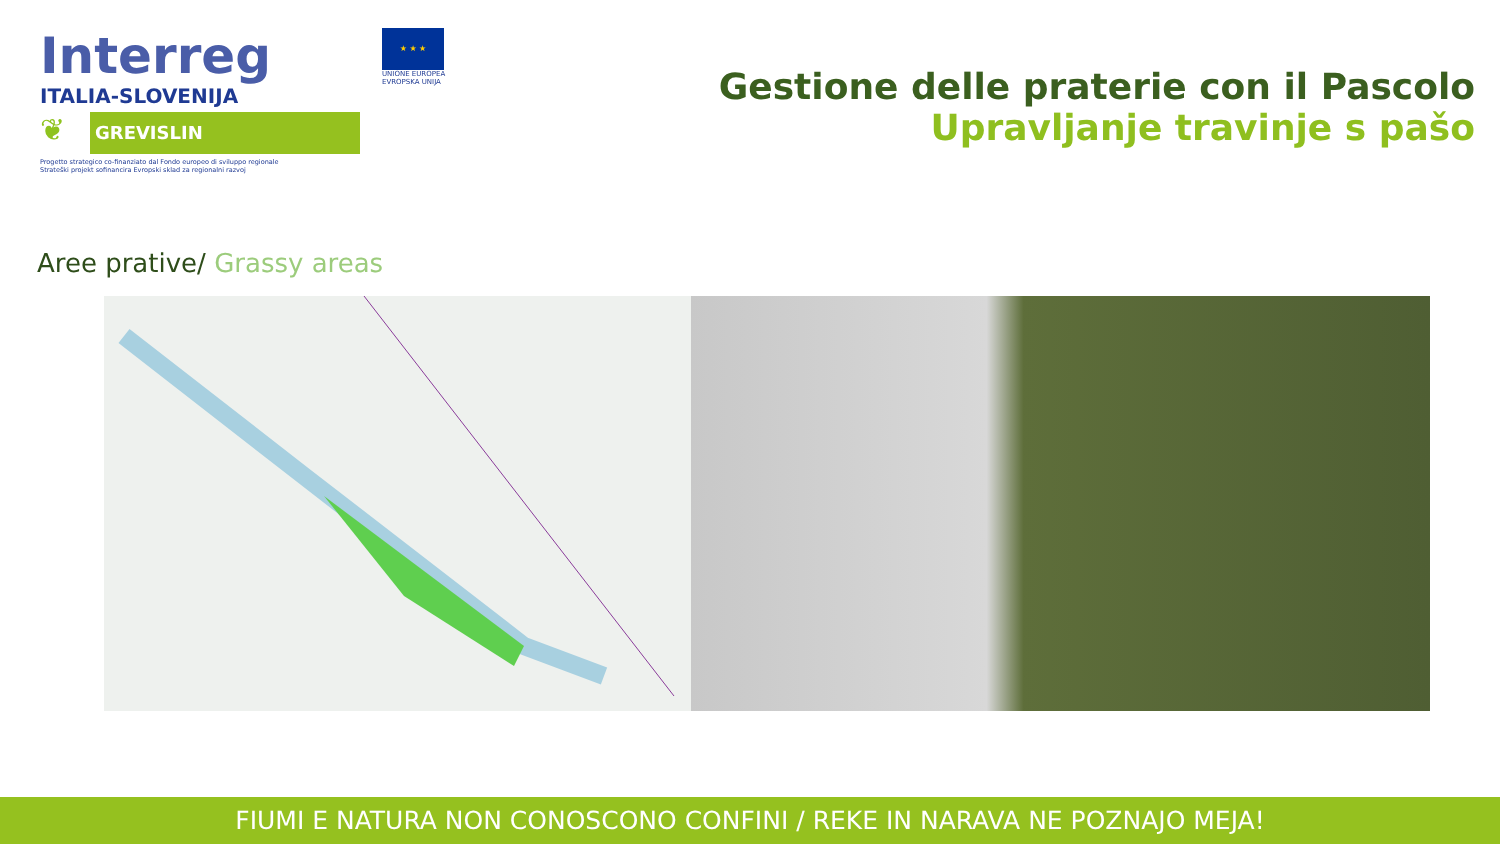Interreg
ITALIA-SLOVENIJA
❦
GREVISLIN
Progetto strategico co-finanziato dal Fondo europeo di sviluppo regionale
Strateški projekt sofinancira Evropski sklad za regionalni razvoj
★ ★ ★
UNIONE EUROPEA
EVROPSKA UNIJA
Gestione delle praterie con il Pascolo
Upravljanje travinje s pašo
Aree prative/ Grassy areas
FIUMI E NATURA NON CONOSCONO CONFINI / REKE IN NARAVA NE POZNAJO MEJA!